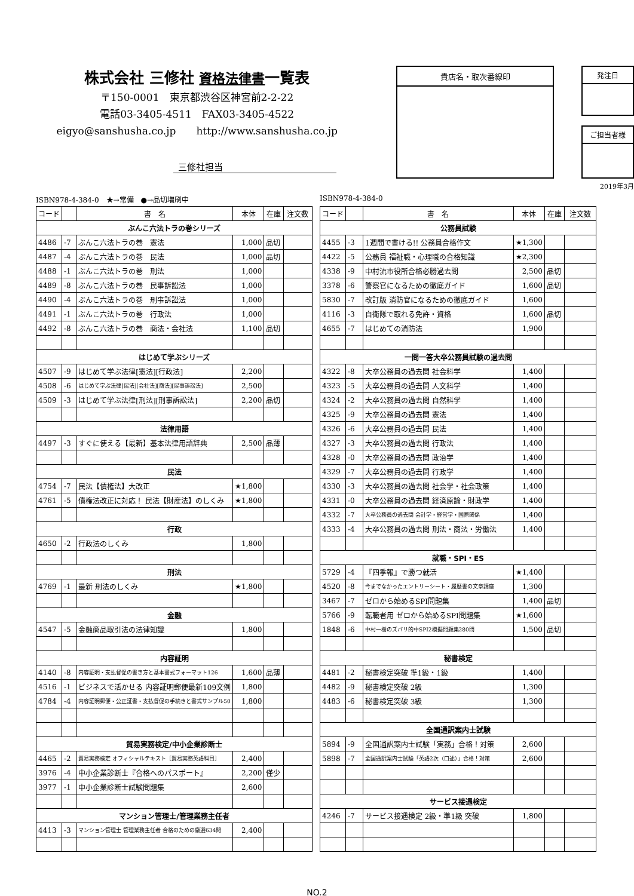株式会社 三修社 資格法律書一覧表
〒150-0001　東京都渋谷区神宮前2-2-22
電話03-3405-4511　FAX03-3405-4522
eigyo@sanshusha.co.jp　　http://www.sanshusha.co.jp
三修社担当
貴店名・取次番線印
発注日
ご担当者様
2019年3月
ISBN978-4-384-0　★→常備　●→品切増刷中
| コード | | 書 名 | 本体 | 在庫 | 注文数 |
| --- | --- | --- | --- | --- | --- |
| ぶんこ六法トラの巻シリーズ | | | | | |
| 4486 | -7 | ぶんこ六法トラの巻 憲法 | 1,000 | 品切 | |
| 4487 | -4 | ぶんこ六法トラの巻 民法 | 1,000 | 品切 | |
| 4488 | -1 | ぶんこ六法トラの巻 刑法 | 1,000 | | |
| 4489 | -8 | ぶんこ六法トラの巻 民事訴訟法 | 1,000 | | |
| 4490 | -4 | ぶんこ六法トラの巻 刑事訴訟法 | 1,000 | | |
| 4491 | -1 | ぶんこ六法トラの巻 行政法 | 1,000 | | |
| 4492 | -8 | ぶんこ六法トラの巻 商法・会社法 | 1,100 | 品切 | |
| はじめて学ぶシリーズ | | | | | |
| 4507 | -9 | はじめて学ぶ法律[憲法][行政法] | 2,200 | | |
| 4508 | -6 | はじめて学ぶ法律[民法][会社法][商法][民事訴訟法] | 2,500 | | |
| 4509 | -3 | はじめて学ぶ法律[刑法][刑事訴訟法] | 2,200 | 品切 | |
| 法律用語 | | | | | |
| 4497 | -3 | すぐに使える【最新】基本法律用語辞典 | 2,500 | 品薄 | |
| 民法 | | | | | |
| 4754 | -7 | 民法【債権法】大改正 | ★1,800 | | |
| 4761 | -5 | 債権法改正に対応！ 民法【財産法】のしくみ | ★1,800 | | |
| 行政 | | | | | |
| 4650 | -2 | 行政法のしくみ | 1,800 | | |
| 刑法 | | | | | |
| 4769 | -1 | 最新 刑法のしくみ | ★1,800 | | |
| 金融 | | | | | |
| 4547 | -5 | 金融商品取引法の法律知識 | 1,800 | | |
| 内容証明 | | | | | |
| 4140 | -8 | 内容証明・支払督促の書き方と基本書式フォーマット126 | 1,600 | 品薄 | |
| 4516 | -1 | ビジネスで活かせる 内容証明郵便最新109文例 | 1,800 | | |
| 4784 | -4 | 内容証明郵便・公正証書・支払督促の手続きと書式サンプル50 | 1,800 | | |
| 貿易実務検定/中小企業診断士 | | | | | |
| 4465 | -2 | 貿易実務検定 オフィシャルテキスト［貿易実務英語科目］ | 2,400 | | |
| 3976 | -4 | 中小企業診断士『合格へのパスポート』 | 2,200 | 僅少 | |
| 3977 | -1 | 中小企業診断士試験問題集 | 2,600 | | |
| マンション管理士/管理業務主任者 | | | | | |
| 4413 | -3 | マンション管理士 管理業務主任者 合格のための厳選634問 | 2,400 | | |
ISBN978-4-384-0
| コード | | 書 名 | 本体 | 在庫 | 注文数 |
| --- | --- | --- | --- | --- | --- |
| 公務員試験 | | | | | |
| 4455 | -3 | 1週間で書ける!! 公務員合格作文 | ★1,300 | | |
| 4422 | -5 | 公務員 福祉職・心理職の合格知識 | ★2,300 | | |
| 4338 | -9 | 中村流市役所合格必勝過去問 | 2,500 | 品切 | |
| 3378 | -6 | 警察官になるための徹底ガイド | 1,600 | 品切 | |
| 5830 | -7 | 改訂版 消防官になるための徹底ガイド | 1,600 | | |
| 4116 | -3 | 自衛隊で取れる免許・資格 | 1,600 | 品切 | |
| 4655 | -7 | はじめての消防法 | 1,900 | | |
| 一問一答大卒公務員試験の過去問 | | | | | |
| 4322 | -8 | 大卒公務員の過去問 社会科学 | 1,400 | | |
| 4323 | -5 | 大卒公務員の過去問 人文科学 | 1,400 | | |
| 4324 | -2 | 大卒公務員の過去問 自然科学 | 1,400 | | |
| 4325 | -9 | 大卒公務員の過去問 憲法 | 1,400 | | |
| 4326 | -6 | 大卒公務員の過去問 民法 | 1,400 | | |
| 4327 | -3 | 大卒公務員の過去問 行政法 | 1,400 | | |
| 4328 | -0 | 大卒公務員の過去問 政治学 | 1,400 | | |
| 4329 | -7 | 大卒公務員の過去問 行政学 | 1,400 | | |
| 4330 | -3 | 大卒公務員の過去問 社会学・社会政策 | 1,400 | | |
| 4331 | -0 | 大卒公務員の過去問 経済原論・財政学 | 1,400 | | |
| 4332 | -7 | 大卒公務員の過去問 会計学・経営学・国際関係 | 1,400 | | |
| 4333 | -4 | 大卒公務員の過去問 刑法・商法・労働法 | 1,400 | | |
| 就職・SPI・ES | | | | | |
| 5729 | -4 | 『四季報』で勝つ就活 | ★1,400 | | |
| 4520 | -8 | 今までなかったエントリーシート・履歴書の文章講座 | 1,300 | | |
| 3467 | -7 | ゼロから始めるSPI問題集 | 1,400 | 品切 | |
| 5766 | -9 | 転職者用 ゼロから始めるSPI問題集 | ★1,600 | | |
| 1848 | -6 | 中村一樹のズバリ的中SPI2模擬問題集280問 | 1,500 | 品切 | |
| 秘書検定 | | | | | |
| 4481 | -2 | 秘書検定突破 準1級・1級 | 1,400 | | |
| 4482 | -9 | 秘書検定突破 2級 | 1,300 | | |
| 4483 | -6 | 秘書検定突破 3級 | 1,300 | | |
| 全国通訳案内士試験 | | | | | |
| 5894 | -9 | 全国通訳案内士試験「実務」合格！対策 | 2,600 | | |
| 5898 | -7 | 全国通訳案内士試験「英語2次（口述）」合格！対策 | 2,600 | | |
| サービス接遇検定 | | | | | |
| 4246 | -7 | サービス接遇検定 2級・準1級 突破 | 1,800 | | |
NO.2